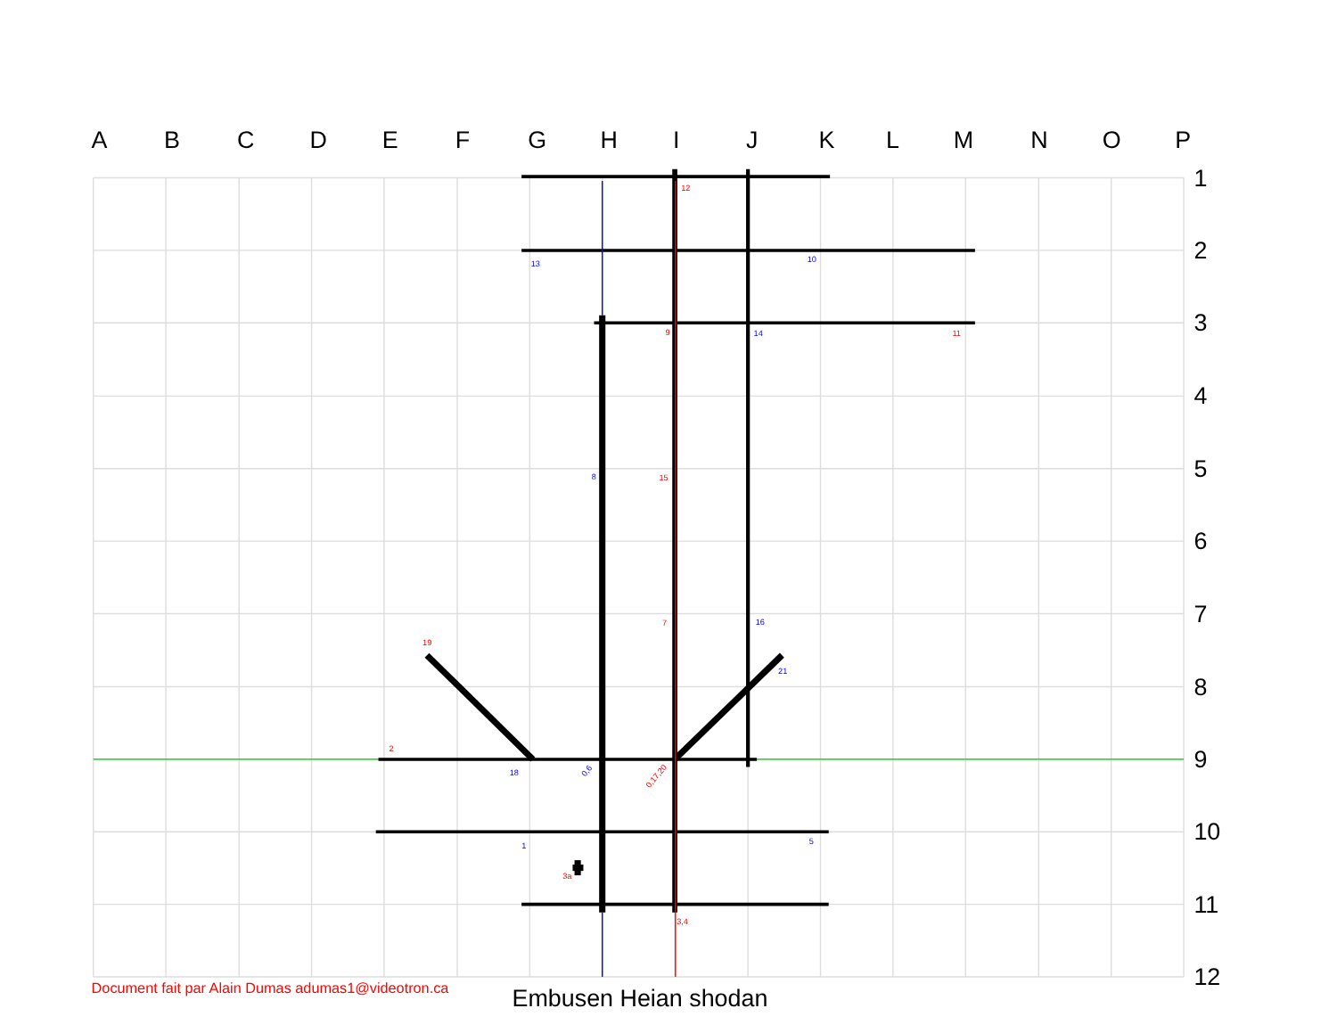12
9
11
15
7
19
2
0,17,20
3a
3,4
13
10
14
8
16
21
18
0,6
1
5
A
B
C
D
E
F
G
H
I
J
K
L
M
N
O
P
1
2
3
4
5
6
7
8
9
10
11
12
Document fait par Alain Dumas adumas1@videotron.ca
Embusen Heian shodan